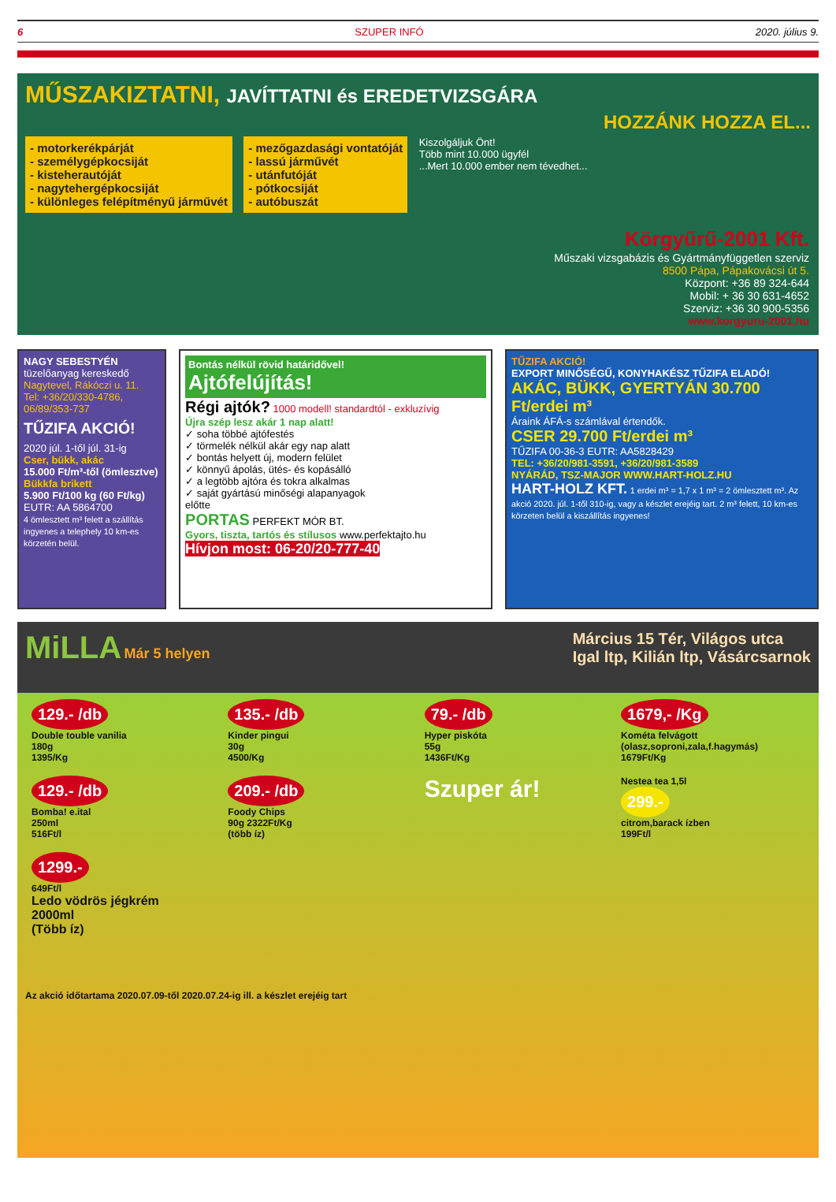6 SZUPER INFÓ 2020. július 9.
MŰSZAKIZTATNI, JAVÍTTATNI és EREDETVIZSGÁRA
HOZZÁNK HOZZA EL...
- motorkerékpárját
- személygépkocsiját
- kisteherautóját
- nagytehergépkocsiját
- különleges felépítményű járművét
- mezőgazdasági vontatóját
- lassú járművét
- utánfutóját
- pótkocsiját
- autóbuszát
Kiszolgáljuk Önt!
Több mint 10.000 ügyfél
...Mert 10.000 ember nem tévedhet...
Körgyűrű-2001 Kft.
Műszaki vizsgabázis és Gyártmányfüggetlen szerviz
8500 Pápa, Pápakovácsi út 5.
Központ: +36 89 324-644
Mobil: + 36 30 631-4652
Szerviz: +36 30 900-5356
www.korgyuru-2001.hu
NAGY SEBESTYÉN
tüzelőanyag kereskedő
Nagytevel, Rákóczi u. 11.
Tel: +36/20/330-4786, 06/89/353-737
TŰZIFA AKCIÓ!
2020 júl. 1-től júl. 31-ig
Cser, bükk, akác
15.000 Ft/m³-től (ömlesztve)
Bükkfa brikett
5.900 Ft/100 kg (60 Ft/kg)
EUTR: AA 5864700
4 ömlesztett m³ felett a szállítás ingyenes a telephely 10 km-es körzetén belül.
Bontás nélkül rövid határidővel!
Ajtófelújítás!
Régi ajtók? 1000 modell! standardtól - exkluzívig
Újra szép lesz akár 1 nap alatt!
✓ soha többé ajtófestés
✓ törmelék nélkül akár egy nap alatt
✓ bontás helyett új, modern felület
✓ könnyű ápolás, ütés- és kopásálló
✓ a legtöbb ajtóra és tokra alkalmas
✓ saját gyártású minőségi alapanyagok
előtte
PORTAS PERFEKT MÓR BT.
Gyors, tiszta, tartós és stílusos www.perfektajto.hu
Hívjon most: 06-20/20-777-40
TŰZIFA AKCIÓ!
EXPORT MINŐSÉGŰ, KONYHAKÉSZ TŰZIFA ELADÓ!
AKÁC, BÜKK, GYERTYÁN 30.700 Ft/erdei m³
Áraink ÁFÁ-s számlával értendők.
CSER 29.700 Ft/erdei m³
TŰZIFA 00-36-3 EUTR: AA5828429
TEL: +36/20/981-3591, +36/20/981-3589
NYÁRÁD, TSZ-MAJOR WWW.HART-HOLZ.HU
HART-HOLZ KFT. 1 erdei m³ = 1,7 x 1 m³ = 2 ömlesztett m³. Az akció 2020. júl. 1-től 310-ig, vagy a készlet erejéig tart. 2 m³ felett, 10 km-es körzeten belül a kiszállítás ingyenes!
MiLLA Már 5 helyen Március 15 Tér, Világos utca
Igal ltp, Kilián ltp, Vásárcsarnok
129.- /db
Double touble vanilia
180g
1395/Kg
135.- /db
Kinder pingui
30g
4500/Kg
79.- /db
Hyper piskóta
55g
1436Ft/Kg
1679,- /Kg
Kométa felvágott
(olasz,soproni,zala,f.hagymás)
1679Ft/Kg
129.- /db
Bomba! e.ital
250ml
516Ft/l
209.- /db
Foody Chips
90g 2322Ft/Kg
(több íz)
Szuper ár!
Nestea tea 1,5l
299.-
citrom,barack ízben
199Ft/l
1299.-
649Ft/l
Ledo vödrös jégkrém
2000ml
(Több íz)
Az akció időtartama 2020.07.09-től 2020.07.24-ig ill. a készlet erejéig tart